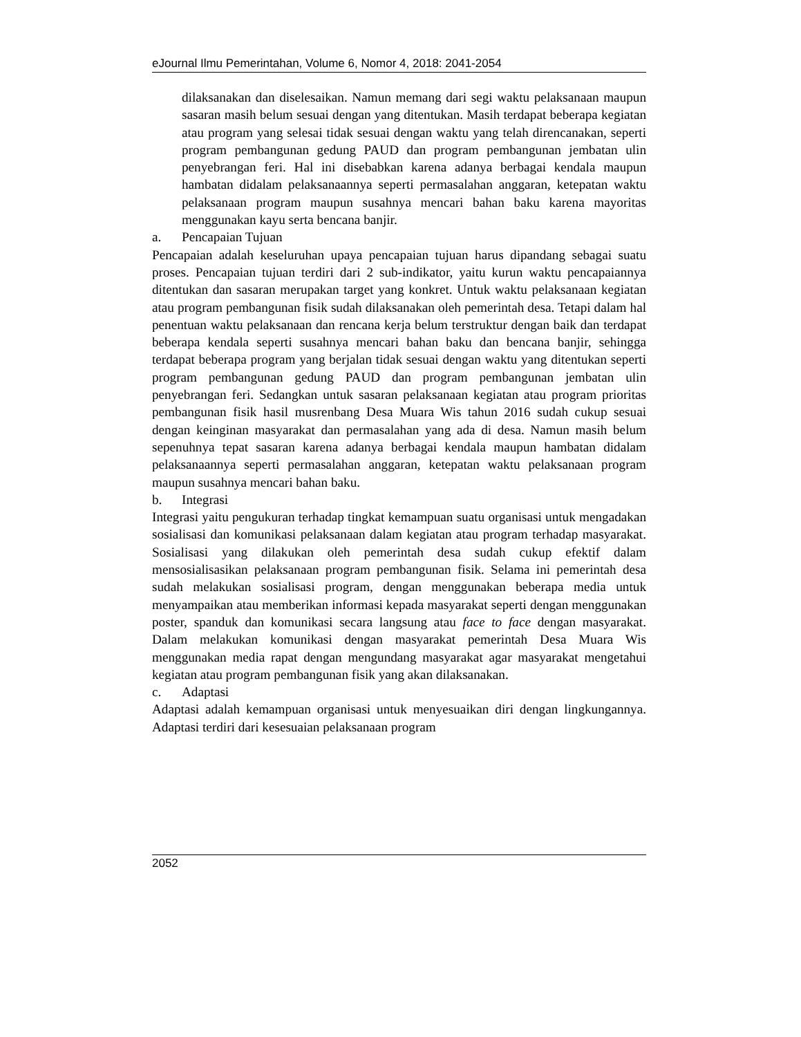eJournal Ilmu Pemerintahan, Volume 6, Nomor 4, 2018: 2041-2054
dilaksanakan dan diselesaikan. Namun memang dari segi waktu pelaksanaan maupun sasaran masih belum sesuai dengan yang ditentukan. Masih terdapat beberapa kegiatan atau program yang selesai tidak sesuai dengan waktu yang telah direncanakan, seperti program pembangunan gedung PAUD dan program pembangunan jembatan ulin penyebrangan feri. Hal ini disebabkan karena adanya berbagai kendala maupun hambatan didalam pelaksanaannya seperti permasalahan anggaran, ketepatan waktu pelaksanaan program maupun susahnya mencari bahan baku karena mayoritas menggunakan kayu serta bencana banjir.
a. Pencapaian Tujuan
Pencapaian adalah keseluruhan upaya pencapaian tujuan harus dipandang sebagai suatu proses. Pencapaian tujuan terdiri dari 2 sub-indikator, yaitu kurun waktu pencapaiannya ditentukan dan sasaran merupakan target yang konkret. Untuk waktu pelaksanaan kegiatan atau program pembangunan fisik sudah dilaksanakan oleh pemerintah desa. Tetapi dalam hal penentuan waktu pelaksanaan dan rencana kerja belum terstruktur dengan baik dan terdapat beberapa kendala seperti susahnya mencari bahan baku dan bencana banjir, sehingga terdapat beberapa program yang berjalan tidak sesuai dengan waktu yang ditentukan seperti program pembangunan gedung PAUD dan program pembangunan jembatan ulin penyebrangan feri. Sedangkan untuk sasaran pelaksanaan kegiatan atau program prioritas pembangunan fisik hasil musrenbang Desa Muara Wis tahun 2016 sudah cukup sesuai dengan keinginan masyarakat dan permasalahan yang ada di desa. Namun masih belum sepenuhnya tepat sasaran karena adanya berbagai kendala maupun hambatan didalam pelaksanaannya seperti permasalahan anggaran, ketepatan waktu pelaksanaan program maupun susahnya mencari bahan baku.
b. Integrasi
Integrasi yaitu pengukuran terhadap tingkat kemampuan suatu organisasi untuk mengadakan sosialisasi dan komunikasi pelaksanaan dalam kegiatan atau program terhadap masyarakat. Sosialisasi yang dilakukan oleh pemerintah desa sudah cukup efektif dalam mensosialisasikan pelaksanaan program pembangunan fisik. Selama ini pemerintah desa sudah melakukan sosialisasi program, dengan menggunakan beberapa media untuk menyampaikan atau memberikan informasi kepada masyarakat seperti dengan menggunakan poster, spanduk dan komunikasi secara langsung atau face to face dengan masyarakat. Dalam melakukan komunikasi dengan masyarakat pemerintah Desa Muara Wis menggunakan media rapat dengan mengundang masyarakat agar masyarakat mengetahui kegiatan atau program pembangunan fisik yang akan dilaksanakan.
c. Adaptasi
Adaptasi adalah kemampuan organisasi untuk menyesuaikan diri dengan lingkungannya. Adaptasi terdiri dari kesesuaian pelaksanaan program
2052